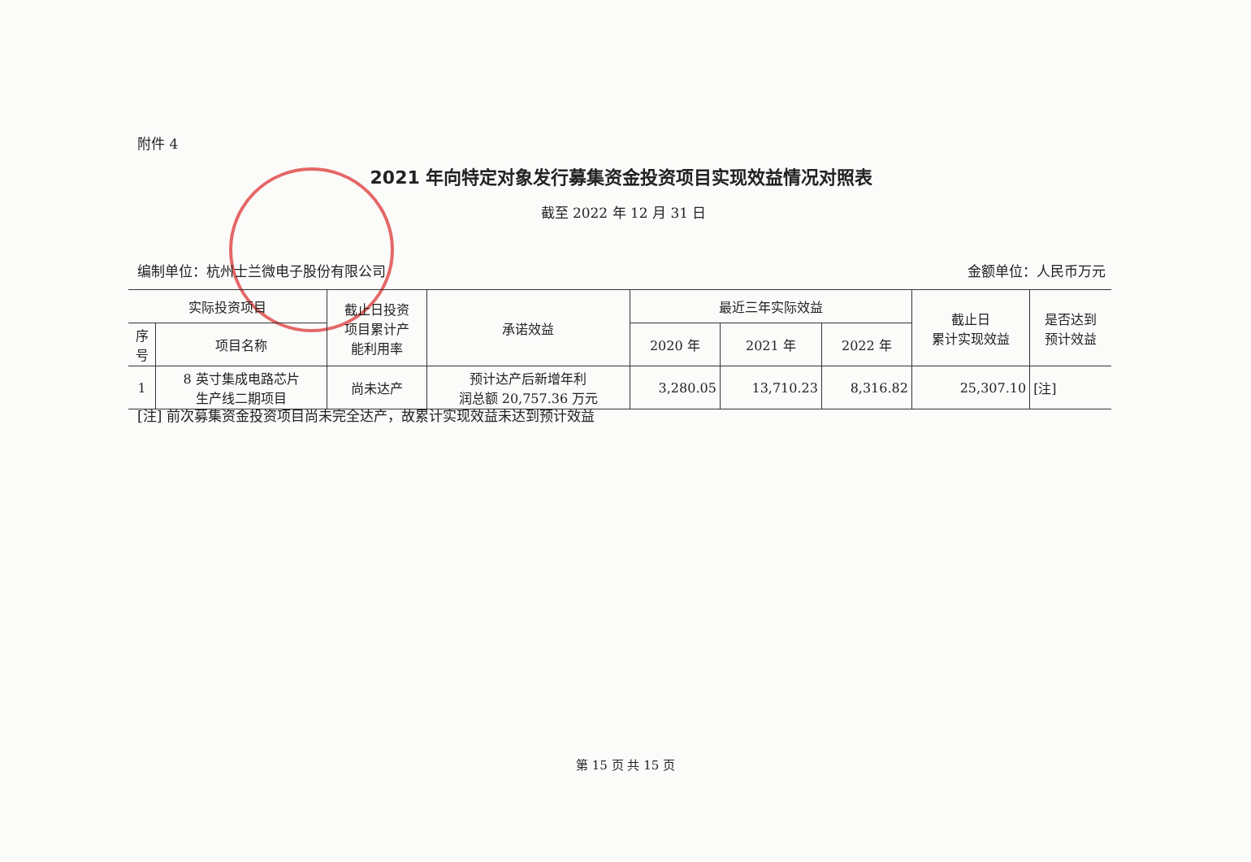附件 4
2021 年向特定对象发行募集资金投资项目实现效益情况对照表
截至 2022 年 12 月 31 日
编制单位：杭州士兰微电子股份有限公司 金额单位：人民币万元
| 实际投资项目 | | 截止日投资 项目累计产 能利用率 | 承诺效益 | 最近三年实际效益 | | | 截止日 累计实现效益 | 是否达到 预计效益 |
| --- | --- | --- | --- | --- | --- | --- | --- | --- |
| 序 号 | 项目名称 | | | 2020 年 | 2021 年 | 2022 年 | | |
| 1 | 8 英寸集成电路芯片 生产线二期项目 | 尚未达产 | 预计达产后新增年利 润总额 20,757.36 万元 | 3,280.05 | 13,710.23 | 8,316.82 | 25,307.10 | [注] |
[注] 前次募集资金投资项目尚未完全达产，故累计实现效益未达到预计效益
第 15 页 共 15 页